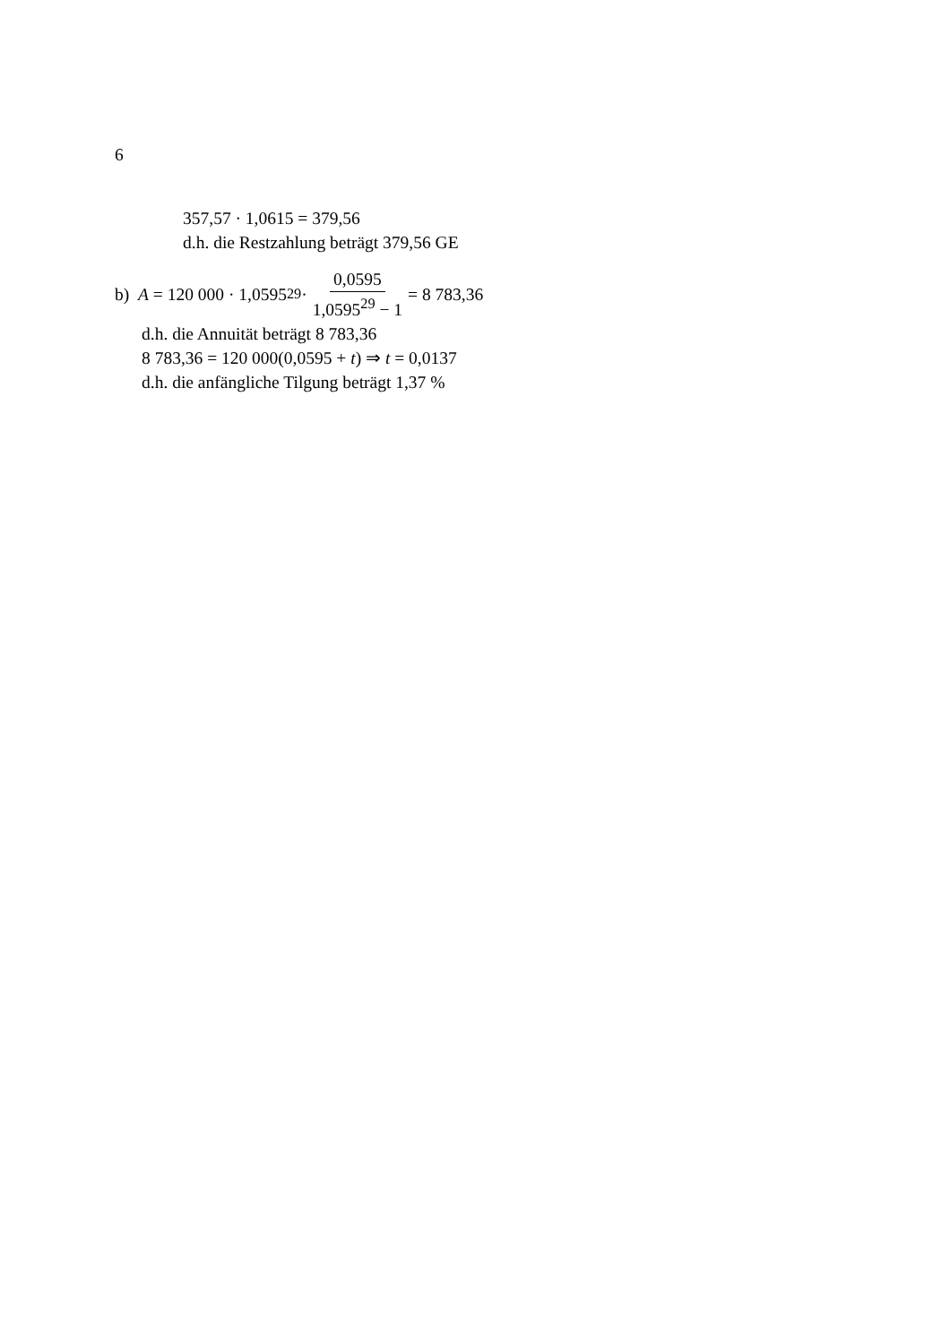6
357,57 · 1,0615 = 379,56
d.h. die Restzahlung beträgt 379,56 GE
b) A = 120 000 · 1,0595<sup>29</sup> · 0,0595 1,0595<sup>29</sup> − 1 = 8 783,36
d.h. die Annuität beträgt 8 783,36
8 783,36 = 120 000(0,0595 + t) ⇒ t = 0,0137
d.h. die anfängliche Tilgung beträgt 1,37 %